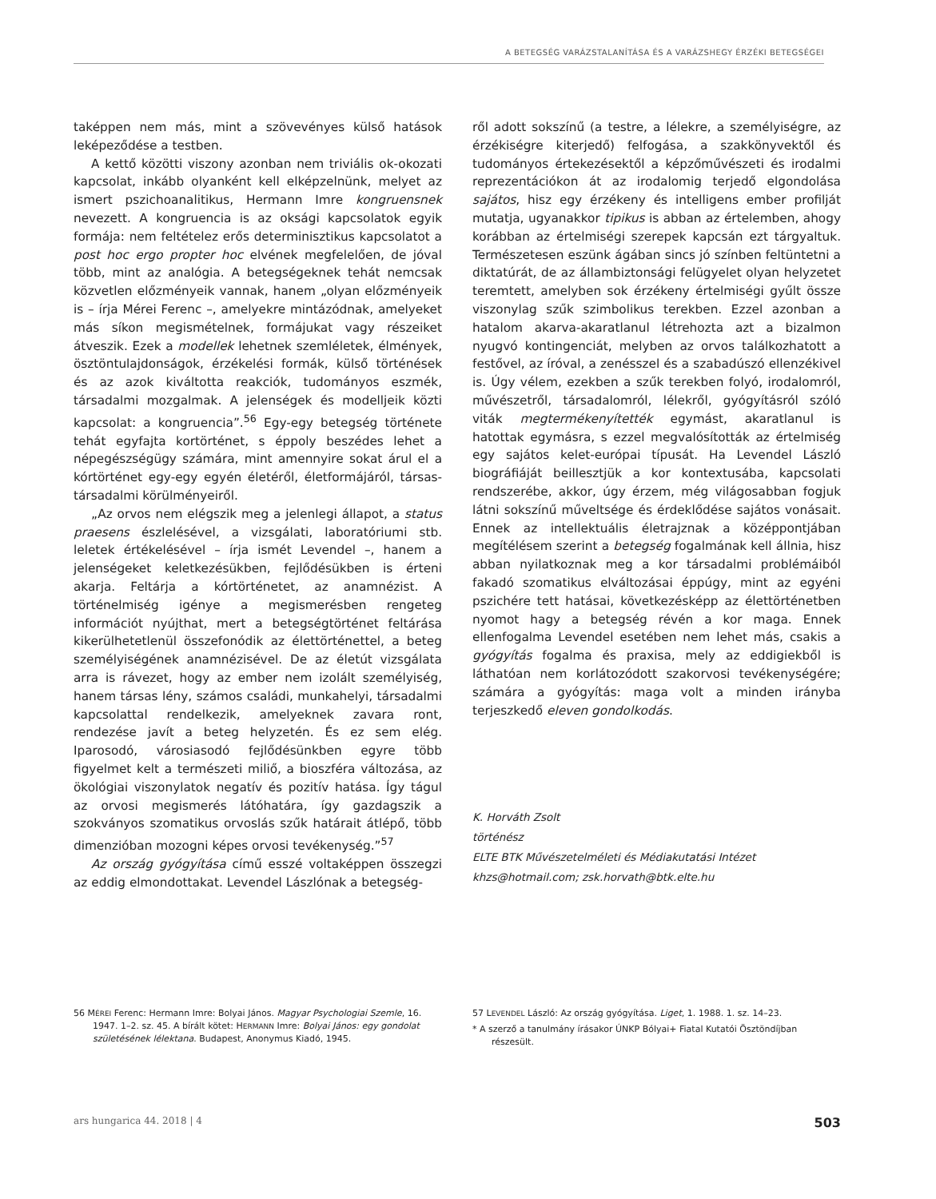A BETEGSÉG VARÁZSTALANÍTÁSA ÉS A VARÁZSHEGY ÉRZÉKI BETEGSÉGEI
taképpen nem más, mint a szövevényes külső hatások leképeződése a testben.
A kettő közötti viszony azonban nem triviális ok-okozati kapcsolat, inkább olyanként kell elképzelnünk, melyet az ismert pszichoanalitikus, Hermann Imre kongruensnek nevezett. A kongruencia is az oksági kapcsolatok egyik formája: nem feltételez erős determinisztikus kapcsolatot a post hoc ergo propter hoc elvének megfelelően, de jóval több, mint az analógia. A betegségeknek tehát nemcsak közvetlen előzményeik vannak, hanem „olyan előzményeik is – írja Mérei Ferenc –, amelyekre mintázódnak, amelyeket más síkon megismételnek, formájukat vagy részeiket átveszik. Ezek a modellek lehetnek szemléletek, élmények, ösztöntulajdonságok, érzékelési formák, külső történések és az azok kiváltotta reakciók, tudományos eszmék, társadalmi mozgalmak. A jelenségek és modelljeik közti kapcsolat: a kongruencia”.<sup>56</sup> Egy-egy betegség története tehát egyfajta kortörténet, s éppoly beszédes lehet a népegészségügy számára, mint amennyire sokat árul el a kórtörténet egy-egy egyén életéről, életformájáról, társas-társadalmi körülményeiről.
„Az orvos nem elégszik meg a jelenlegi állapot, a status praesens észlelésével, a vizsgálati, laboratóriumi stb. leletek értékelésével – írja ismét Levendel –, hanem a jelenségeket keletkezésükben, fejlődésükben is érteni akarja. Feltárja a kórtörténetet, az anamnézist. A történelmiség igénye a megismerésben rengeteg információt nyújthat, mert a betegségtörténet feltárása kikerülhetetlenül összefonódik az élettörténettel, a beteg személyiségének anamnézisével. De az életút vizsgálata arra is rávezet, hogy az ember nem izolált személyiség, hanem társas lény, számos családi, munkahelyi, társadalmi kapcsolattal rendelkezik, amelyeknek zavara ront, rendezése javít a beteg helyzetén. És ez sem elég. Iparosodó, városiasodó fejlődésünkben egyre több figyelmet kelt a természeti miliő, a bioszféra változása, az ökológiai viszonylatok negatív és pozitív hatása. Így tágul az orvosi megismerés látóhatára, így gazdagszik a szokványos szomatikus orvoslás szűk határait átlépő, több dimenzióban mozogni képes orvosi tevékenység.”<sup>57</sup>
Az ország gyógyítása című esszé voltaképpen összegzi az eddig elmondottakat. Levendel Lászlónak a betegség-
ről adott sokszínű (a testre, a lélekre, a személyiségre, az érzékiségre kiterjedő) felfogása, a szakkönyvektől és tudományos értekezésektől a képzőművészeti és irodalmi reprezentációkon át az irodalomig terjedő elgondolása sajátos, hisz egy érzékeny és intelligens ember profilját mutatja, ugyanakkor tipikus is abban az értelemben, ahogy korábban az értelmiségi szerepek kapcsán ezt tárgyaltuk. Természetesen eszünk ágában sincs jó színben feltüntetni a diktatúrát, de az állambiztonsági felügyelet olyan helyzetet teremtett, amelyben sok érzékeny értelmiségi gyűlt össze viszonylag szűk szimbolikus terekben. Ezzel azonban a hatalom akarva-akaratlanul létrehozta azt a bizalmon nyugvó kontingenciát, melyben az orvos találkozhatott a festővel, az íróval, a zenésszel és a szabadúszó ellenzékivel is. Úgy vélem, ezekben a szűk terekben folyó, irodalomról, művészetről, társadalomról, lélekről, gyógyításról szóló viták megtermékenyítették egymást, akaratlanul is hatottak egymásra, s ezzel megvalósították az értelmiség egy sajátos kelet-európai típusát. Ha Levendel László biográfiáját beillesztjük a kor kontextusába, kapcsolati rendszerébe, akkor, úgy érzem, még világosabban fogjuk látni sokszínű műveltsége és érdeklődése sajátos vonásait. Ennek az intellektuális életrajznak a középpontjában megítélésem szerint a betegség fogalmának kell állnia, hisz abban nyilatkoznak meg a kor társadalmi problémáiból fakadó szomatikus elváltozásai éppúgy, mint az egyéni pszichére tett hatásai, következésképp az élettörténetben nyomot hagy a betegség révén a kor maga. Ennek ellenfogalma Levendel esetében nem lehet más, csakis a gyógyítás fogalma és praxisa, mely az eddigiekből is láthatóan nem korlátozódott szakorvosi tevékenységére; számára a gyógyítás: maga volt a minden irányba terjeszkedő eleven gondolkodás.
K. Horváth Zsolt
történész
ELTE BTK Művészetelméleti és Médiakutatási Intézet
khzs@hotmail.com; zsk.horvath@btk.elte.hu
56 MÉREI Ferenc: Hermann Imre: Bolyai János. Magyar Psychologiai Szemle, 16. 1947. 1–2. sz. 45. A bírált kötet: HERMANN Imre: Bolyai János: egy gondolat születésének lélektana. Budapest, Anonymus Kiadó, 1945.
57 LEVENDEL László: Az ország gyógyítása. Liget, 1. 1988. 1. sz. 14–23.
* A szerző a tanulmány írásakor ÚNKP Bólyai+ Fiatal Kutatói Ösztöndíjban részesült.
ars hungarica 44. 2018 | 4 503